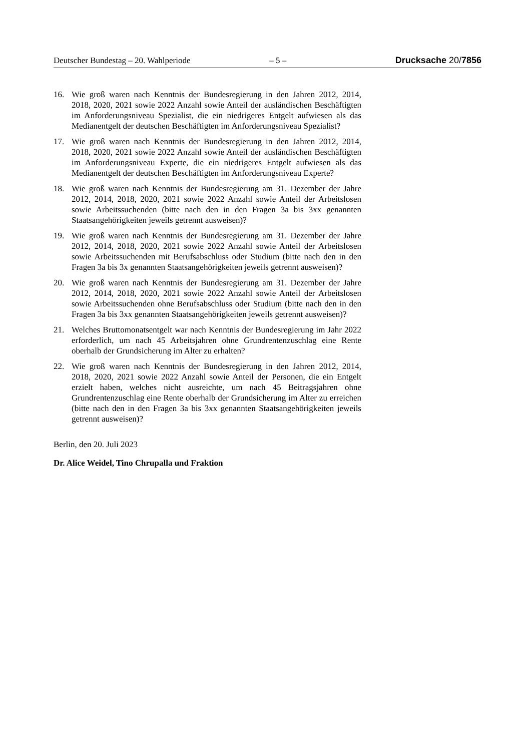Deutscher Bundestag – 20. Wahlperiode – 5 – Drucksache 20/7856
16. Wie groß waren nach Kenntnis der Bundesregierung in den Jahren 2012, 2014, 2018, 2020, 2021 sowie 2022 Anzahl sowie Anteil der ausländischen Beschäftigten im Anforderungsniveau Spezialist, die ein niedrigeres Entgelt aufwiesen als das Medianentgelt der deutschen Beschäftigten im Anforderungsniveau Spezialist?
17. Wie groß waren nach Kenntnis der Bundesregierung in den Jahren 2012, 2014, 2018, 2020, 2021 sowie 2022 Anzahl sowie Anteil der ausländischen Beschäftigten im Anforderungsniveau Experte, die ein niedrigeres Entgelt aufwiesen als das Medianentgelt der deutschen Beschäftigten im Anforderungsniveau Experte?
18. Wie groß waren nach Kenntnis der Bundesregierung am 31. Dezember der Jahre 2012, 2014, 2018, 2020, 2021 sowie 2022 Anzahl sowie Anteil der Arbeitslosen sowie Arbeitssuchenden (bitte nach den in den Fragen 3a bis 3xx genannten Staatsangehörigkeiten jeweils getrennt ausweisen)?
19. Wie groß waren nach Kenntnis der Bundesregierung am 31. Dezember der Jahre 2012, 2014, 2018, 2020, 2021 sowie 2022 Anzahl sowie Anteil der Arbeitslosen sowie Arbeitssuchenden mit Berufsabschluss oder Studium (bitte nach den in den Fragen 3a bis 3x genannten Staatsangehörigkeiten jeweils getrennt ausweisen)?
20. Wie groß waren nach Kenntnis der Bundesregierung am 31. Dezember der Jahre 2012, 2014, 2018, 2020, 2021 sowie 2022 Anzahl sowie Anteil der Arbeitslosen sowie Arbeitssuchenden ohne Berufsabschluss oder Studium (bitte nach den in den Fragen 3a bis 3xx genannten Staatsangehörigkeiten jeweils getrennt ausweisen)?
21. Welches Bruttomonatsentgelt war nach Kenntnis der Bundesregierung im Jahr 2022 erforderlich, um nach 45 Arbeitsjahren ohne Grundrentenzuschlag eine Rente oberhalb der Grundsicherung im Alter zu erhalten?
22. Wie groß waren nach Kenntnis der Bundesregierung in den Jahren 2012, 2014, 2018, 2020, 2021 sowie 2022 Anzahl sowie Anteil der Personen, die ein Entgelt erzielt haben, welches nicht ausreichte, um nach 45 Beitragsjahren ohne Grundrentenzuschlag eine Rente oberhalb der Grundsicherung im Alter zu erreichen (bitte nach den in den Fragen 3a bis 3xx genannten Staatsangehörigkeiten jeweils getrennt ausweisen)?
Berlin, den 20. Juli 2023
Dr. Alice Weidel, Tino Chrupalla und Fraktion